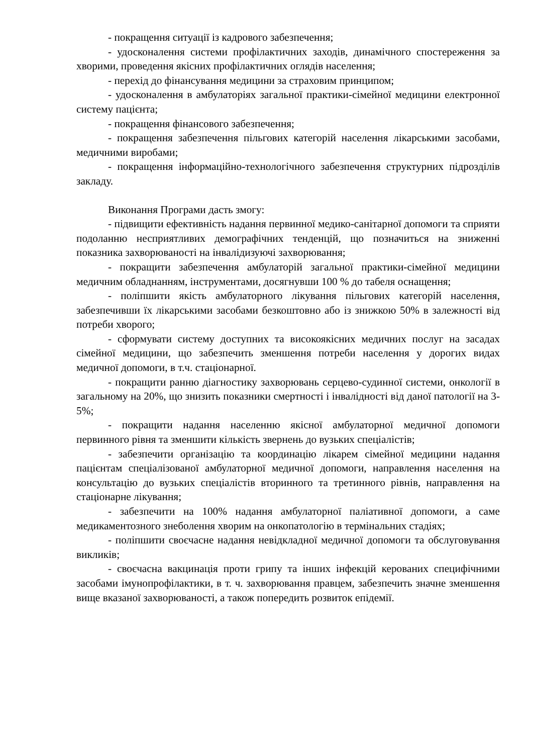- покращення ситуації із кадрового забезпечення;
- удосконалення системи профілактичних заходів, динамічного спостереження за хворими, проведення якісних профілактичних оглядів населення;
- перехід до фінансування медицини за страховим принципом;
- удосконалення в амбулаторіях загальної практики-сімейної медицини електронної систему пацієнта;
- покращення фінансового забезпечення;
- покращення забезпечення пільгових категорій населення лікарськими засобами, медичними виробами;
- покращення інформаційно-технологічного забезпечення структурних підрозділів закладу.
Виконання Програми дасть змогу:
- підвищити ефективність надання первинної медико-санітарної допомоги та сприяти подоланню несприятливих демографічних тенденцій, що позначиться на зниженні показника захворюваності на інвалідизуючі захворювання;
- покращити забезпечення амбулаторій загальної практики-сімейної медицини медичним обладнанням, інструментами, досягнувши 100 % до табеля оснащення;
- поліпшити якість амбулаторного лікування пільгових категорій населення, забезпечивши їх лікарськими засобами безкоштовно або із знижкою 50% в залежності від потреби хворого;
- сформувати систему доступних та високоякісних медичних послуг на засадах сімейної медицини, що забезпечить зменшення потреби населення у дорогих видах медичної допомоги, в т.ч. стаціонарної.
- покращити ранню діагностику захворювань серцево-судинної системи, онкології в загальному на 20%, що знизить показники смертності і інвалідності від даної патології на 3-5%;
- покращити надання населенню якісної амбулаторної медичної допомоги первинного рівня та зменшити кількість звернень до вузьких спеціалістів;
- забезпечити організацію та координацію лікарем сімейної медицини надання пацієнтам спеціалізованої амбулаторної медичної допомоги, направлення населення на консультацію до вузьких спеціалістів вторинного та третинного рівнів, направлення на стаціонарне лікування;
- забезпечити на 100% надання амбулаторної паліативної допомоги, а саме медикаментозного знеболення хворим на онкопатологію в термінальних стадіях;
- поліпшити своєчасне надання невідкладної медичної допомоги та обслуговування викликів;
- своєчасна вакцинація проти грипу та інших інфекцій керованих специфічними засобами імунопрофілактики, в т. ч. захворювання правцем, забезпечить значне зменшення вище вказаної захворюваності, а також попередить розвиток епідемії.